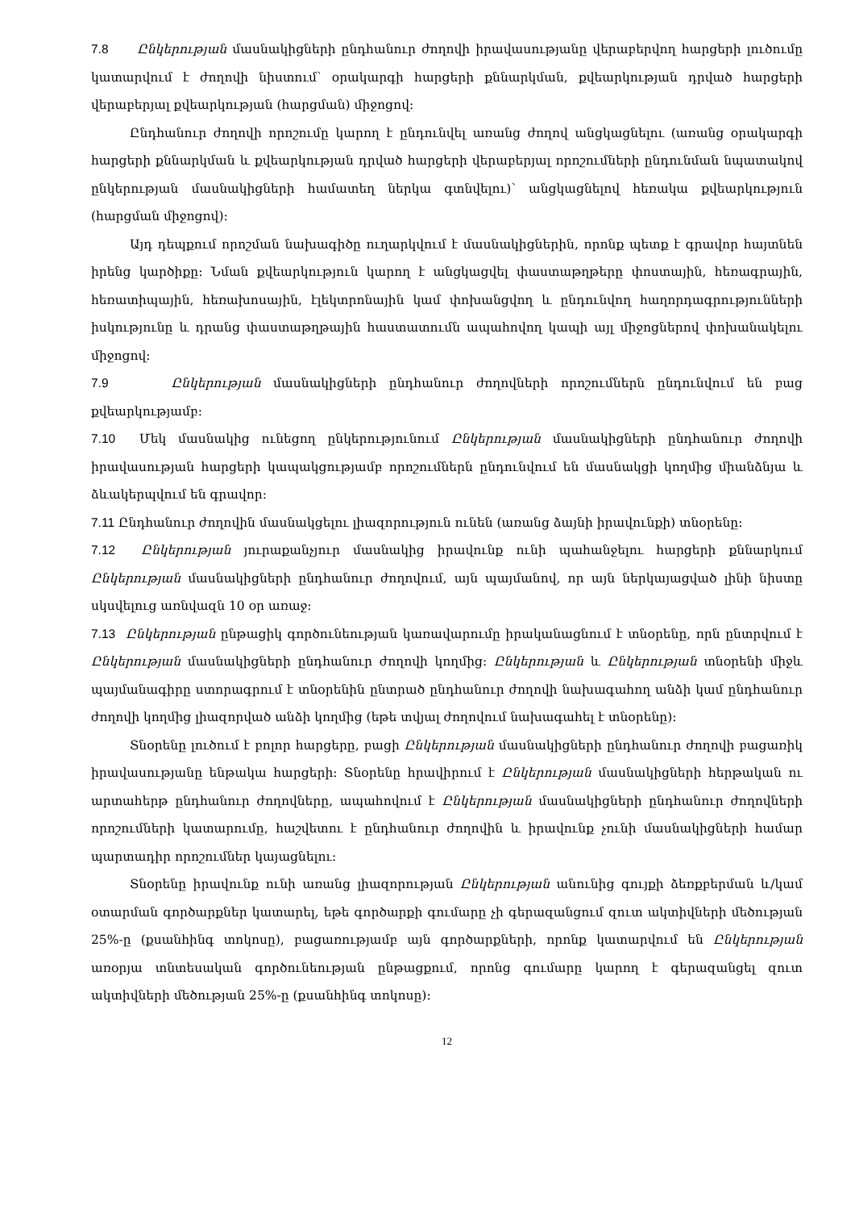7.8 Ընկերության մասնակիցների ընդհանուր ժողովի իրավասությանը վերաբերվող հարցերի լուծումը կատարվում է ժողովի նիստում՝ օրակարգի հարցերի քննարկման, քվեարկության դրված հարցերի վերաբերյալ քվեարկության (հարցման) միջոցով:
Ընդհանուր ժողովի որոշումը կարող է ընդունվել առանց ժողով անցկացնելու (առանց օրակարգի հարցերի քննարկման և քվեարկության դրված հարցերի վերաբերյալ որոշումների ընդունման նպատակով ընկերության մասնակիցների համատեղ ներկա գտնվելու)՝ անցկացնելով հեռակա քվեարկություն (հարցման միջոցով):
Այդ դեպքում որոշման նախագիծը ուղարկվում է մասնակիցներին, որոնք պետք է գրավոր հայտնեն իրենց կարծիքը: Նման քվեարկություն կարող է անցկացվել փաստաթղթերը փոստային, հեռագրային, հեռատիպային, հեռախոսային, էլեկտրոնային կամ փոխանցվող և ընդունվող հաղորդագրությունների իսկությունը և դրանց փաստաթղթային հաստատումն ապահովող կապի այլ միջոցներով փոխանակելու միջոցով:
7.9 Ընկերության մասնակիցների ընդհանուր ժողովների որոշումներն ընդունվում են բաց քվեարկությամբ:
7.10 Մեկ մասնակից ունեցող ընկերությունում Ընկերության մասնակիցների ընդհանուր ժողովի իրավասության հարցերի կապակցությամբ որոշումներն ընդունվում են մասնակցի կողմից միանձնյա և ձևակերպվում են գրավոր:
7.11 Ընդհանուր ժողովին մասնակցելու լիազորություն ունեն (առանց ձայնի իրավունքի) տնօրենը:
7.12 Ընկերության յուրաքանչյուր մասնակից իրավունք ունի պահանջելու հարցերի քննարկում Ընկերության մասնակիցների ընդհանուր ժողովում, այն պայմանով, որ այն ներկայացված լինի նիստը սկսվելուց առնվազն 10 օր առաջ:
7.13 Ընկերության ընթացիկ գործունեության կառավարումը իրականացնում է տնօրենը, որն ընտրվում է Ընկերության մասնակիցների ընդհանուր ժողովի կողմից: Ընկերության և Ընկերության տնօրենի միջև պայմանագիրը ստորագրում է տնօրենին ընտրած ընդհանուր ժողովի նախագահող անձի կամ ընդհանուր ժողովի կողմից լիազորված անձի կողմից (եթե տվյալ ժողովում նախագահել է տնօրենը):
Տնօրենը լուծում է բոլոր հարցերը, բացի Ընկերության մասնակիցների ընդհանուր ժողովի բացառիկ իրավասությանը ենթակա հարցերի: Տնօրենը հրավիրում է Ընկերության մասնակիցների հերթական ու արտահերթ ընդհանուր ժողովները, ապահովում է Ընկերության մասնակիցների ընդհանուր ժողովների որոշումների կատարումը, հաշվետու է ընդհանուր ժողովին և իրավունք չունի մասնակիցների համար պարտադիր որոշումներ կայացնելու:
Տնօրենը իրավունք ունի առանց լիազորության Ընկերության անունից գույքի ձեռքբերման և/կամ օտարման գործարքներ կատարել, եթե գործարքի գումարը չի գերազանցում զուտ ակտիվների մեծության 25%-ը (քսանհինգ տոկոսը), բացառությամբ այն գործարքների, որոնք կատարվում են Ընկերության առօրյա տնտեսական գործունեության ընթացքում, որոնց գումարը կարող է գերազանցել զուտ ակտիվների մեծության 25%-ը (քսանհինգ տոկոսը):
12